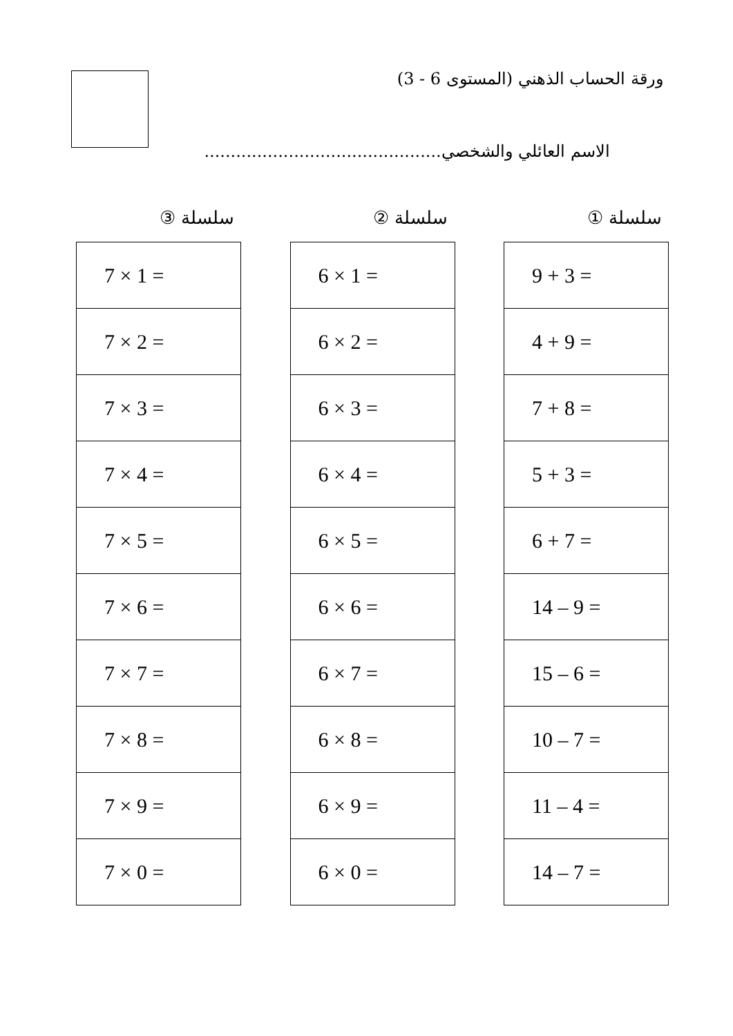ورقة الحساب الذهني (المستوى 6 - 3)
الاسم العائلي والشخصي.............................................
سلسلة ①
| 9 + 3 = |
| 4 + 9 = |
| 7 + 8 = |
| 5 + 3 = |
| 6 + 7 = |
| 14 – 9 = |
| 15 – 6 = |
| 10 – 7 = |
| 11 – 4 = |
| 14 – 7 = |
سلسلة ②
| 6 × 1 = |
| 6 × 2 = |
| 6 × 3 = |
| 6 × 4 = |
| 6 × 5 = |
| 6 × 6 = |
| 6 × 7 = |
| 6 × 8 = |
| 6 × 9 = |
| 6 × 0 = |
سلسلة ③
| 7 × 1 = |
| 7 × 2 = |
| 7 × 3 = |
| 7 × 4 = |
| 7 × 5 = |
| 7 × 6 = |
| 7 × 7 = |
| 7 × 8 = |
| 7 × 9 = |
| 7 × 0 = |